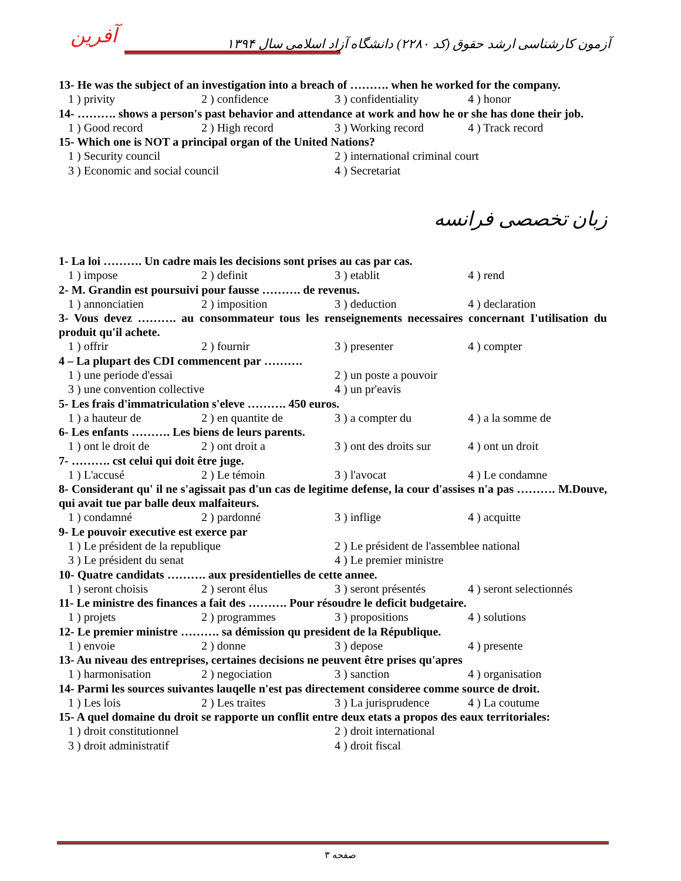آفرین
آزمون کارشناسی ارشد حقوق (کد ۲۲۸۰) دانشگاه آزاد اسلامی سال ۱۳۹۴
13- He was the subject of an investigation into a breach of ………. when he worked for the company.
1 ) privity 2 ) confidence 3 ) confidentiality 4 ) honor
14- ………. shows a person's past behavior and attendance at work and how he or she has done their job.
1 ) Good record 2 ) High record 3 ) Working record 4 ) Track record
15- Which one is NOT a principal organ of the United Nations?
1 ) Security council 2 ) international criminal court
3 ) Economic and social council 4 ) Secretariat
زبان تخصصی فرانسه
1- La loi ………. Un cadre mais les decisions sont prises au cas par cas.
1 ) impose 2 ) definit 3 ) etablit 4 ) rend
2- M. Grandin est poursuivi pour fausse ………. de revenus.
1 ) annonciatien 2 ) imposition 3 ) deduction 4 ) declaration
3- Vous devez ………. au consommateur tous les renseignements necessaires concernant I'utilisation du produit qu'il achete.
1 ) offrir 2 ) fournir 3 ) presenter 4 ) compter
4 – La plupart des CDI commencent par ……….
1 ) une periode d'essai 2 ) un poste a pouvoir
3 ) une convention collective 4 ) un pr'eavis
5- Les frais d'immatriculation s'eleve ………. 450 euros.
1 ) a hauteur de 2 ) en quantite de 3 ) a compter du 4 ) a la somme de
6- Les enfants ………. Les biens de leurs parents.
1 ) ont le droit de 2 ) ont droit a 3 ) ont des droits sur 4 ) ont un droit
7- ………. cst celui qui doit être juge.
1 ) L'accusé 2 ) Le témoin 3 ) l'avocat 4 ) Le condamne
8- Considerant qu' il ne s'agissait pas d'un cas de legitime defense, la cour d'assises n'a pas ………. M.Douve, qui avait tue par balle deux malfaiteurs.
1 ) condamné 2 ) pardonné 3 ) inflige 4 ) acquitte
9- Le pouvoir executive est exerce par
1 ) Le président de la republique 2 ) Le président de l'assemblee national
3 ) Le président du senat 4 ) Le premier ministre
10- Quatre candidats ………. aux presidentielles de cette annee.
1 ) seront choisis 2 ) seront élus 3 ) seront présentés 4 ) seront selectionnés
11- Le ministre des finances a fait des ………. Pour résoudre le deficit budgetaire.
1 ) projets 2 ) programmes 3 ) propositions 4 ) solutions
12- Le premier ministre ………. sa démission qu president de la République.
1 ) envoie 2 ) donne 3 ) depose 4 ) presente
13- Au niveau des entreprises, certaines decisions ne peuvent être prises qu'apres
1 ) harmonisation 2 ) negociation 3 ) sanction 4 ) organisation
14- Parmi les sources suivantes lauqelle n'est pas directement consideree comme source de droit.
1 ) Les lois 2 ) Les traites 3 ) La jurisprudence 4 ) La coutume
15- A quel domaine du droit se rapporte un conflit entre deux etats a propos des eaux territoriales:
1 ) droit constitutionnel 2 ) droit international
3 ) droit administratif 4 ) droit fiscal
صفحه ۳